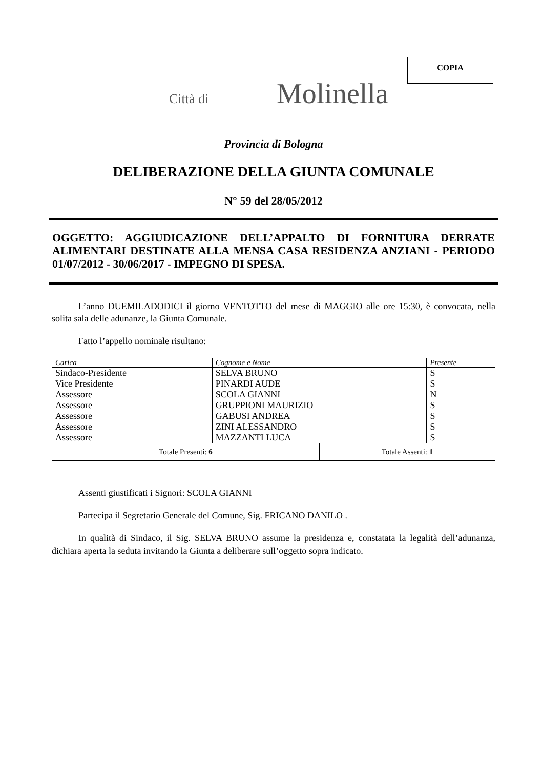COPIA
Città di Molinella
Provincia di Bologna
DELIBERAZIONE DELLA GIUNTA COMUNALE
N° 59 del 28/05/2012
OGGETTO: AGGIUDICAZIONE DELL’APPALTO DI FORNITURA DERRATE ALIMENTARI DESTINATE ALLA MENSA CASA RESIDENZA ANZIANI - PERIODO 01/07/2012 - 30/06/2017 - IMPEGNO DI SPESA.
L’anno DUEMILADODICI il giorno VENTOTTO del mese di MAGGIO alle ore 15:30, è convocata, nella solita sala delle adunanze, la Giunta Comunale.
Fatto l’appello nominale risultano:
| Carica | Cognome e Nome | | Presente |
| --- | --- | --- | --- |
| Sindaco-Presidente | SELVA BRUNO | | S |
| Vice Presidente | PINARDI AUDE | | S |
| Assessore | SCOLA GIANNI | | N |
| Assessore | GRUPPIONI MAURIZIO | | S |
| Assessore | GABUSI ANDREA | | S |
| Assessore | ZINI ALESSANDRO | | S |
| Assessore | MAZZANTI LUCA | | S |
| Totale Presenti: 6 | | Totale Assenti: 1 | |
Assenti giustificati i Signori: SCOLA GIANNI
Partecipa il Segretario Generale del Comune, Sig. FRICANO DANILO .
In qualità di Sindaco, il Sig. SELVA BRUNO assume la presidenza e, constatata la legalità dell’adunanza, dichiara aperta la seduta invitando la Giunta a deliberare sull’oggetto sopra indicato.